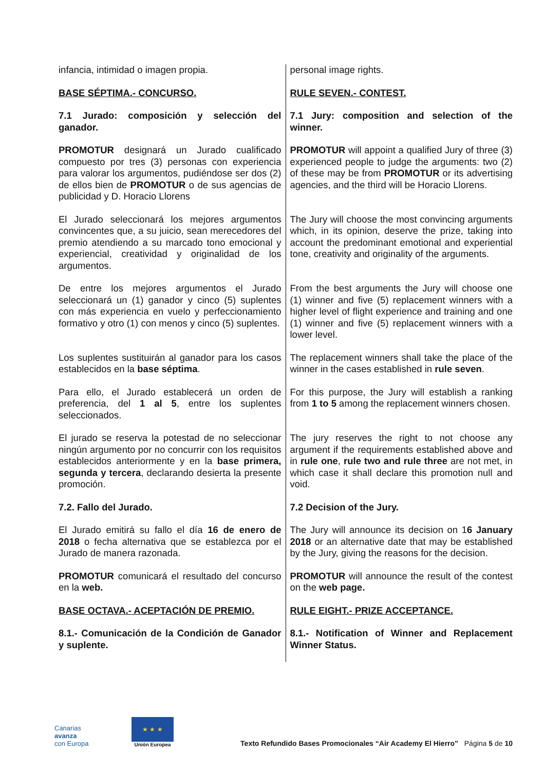| infancia, intimidad o imagen propia. | personal image rights. |
| BASE SÉPTIMA.- CONCURSO. | RULE SEVEN.- CONTEST. |
| 7.1 Jurado: composición y selección del ganador. | 7.1 Jury: composition and selection of the winner. |
| PROMOTUR designará un Jurado cualificado compuesto por tres (3) personas con experiencia para valorar los argumentos, pudiéndose ser dos (2) de ellos bien de PROMOTUR o de sus agencias de publicidad y D. Horacio Llorens | PROMOTUR will appoint a qualified Jury of three (3) experienced people to judge the arguments: two (2) of these may be from PROMOTUR or its advertising agencies, and the third will be Horacio Llorens. |
| El Jurado seleccionará los mejores argumentos convincentes que, a su juicio, sean merecedores del premio atendiendo a su marcado tono emocional y experiencial, creatividad y originalidad de los argumentos. | The Jury will choose the most convincing arguments which, in its opinion, deserve the prize, taking into account the predominant emotional and experiential tone, creativity and originality of the arguments. |
| De entre los mejores argumentos el Jurado seleccionará un (1) ganador y cinco (5) suplentes con más experiencia en vuelo y perfeccionamiento formativo y otro (1) con menos y cinco (5) suplentes. | From the best arguments the Jury will choose one (1) winner and five (5) replacement winners with a higher level of flight experience and training and one (1) winner and five (5) replacement winners with a lower level. |
| Los suplentes sustituirán al ganador para los casos establecidos en la base séptima . | The replacement winners shall take the place of the winner in the cases established in rule seven . |
| Para ello, el Jurado establecerá un orden de preferencia, del 1 al 5 , entre los suplentes seleccionados. | For this purpose, the Jury will establish a ranking from 1 to 5 among the replacement winners chosen. |
| El jurado se reserva la potestad de no seleccionar ningún argumento por no concurrir con los requisitos establecidos anteriormente y en la base primera, segunda y tercera , declarando desierta la presente promoción. | The jury reserves the right to not choose any argument if the requirements established above and in rule one , rule two and rule three are not met, in which case it shall declare this promotion null and void. |
| 7.2. Fallo del Jurado. | 7.2 Decision of the Jury. |
| El Jurado emitirá su fallo el día 16 de enero de 2018 o fecha alternativa que se establezca por el Jurado de manera razonada. | The Jury will announce its decision on 1 6 January 2018 or an alternative date that may be established by the Jury, giving the reasons for the decision. |
| PROMOTUR comunicará el resultado del concurso en la web. | PROMOTUR will announce the result of the contest on the web page. |
| BASE OCTAVA.- ACEPTACIÓN DE PREMIO. | RULE EIGHT.- PRIZE ACCEPTANCE. |
| 8.1.- Comunicación de la Condición de Ganador y suplente. | 8.1.- Notification of Winner and Replacement Winner Status. |
Canarias
avanza
con Europa
★ ★ ★
Unión Europea
Texto Refundido Bases Promocionales “Air Academy El Hierro” Página 5 de 10